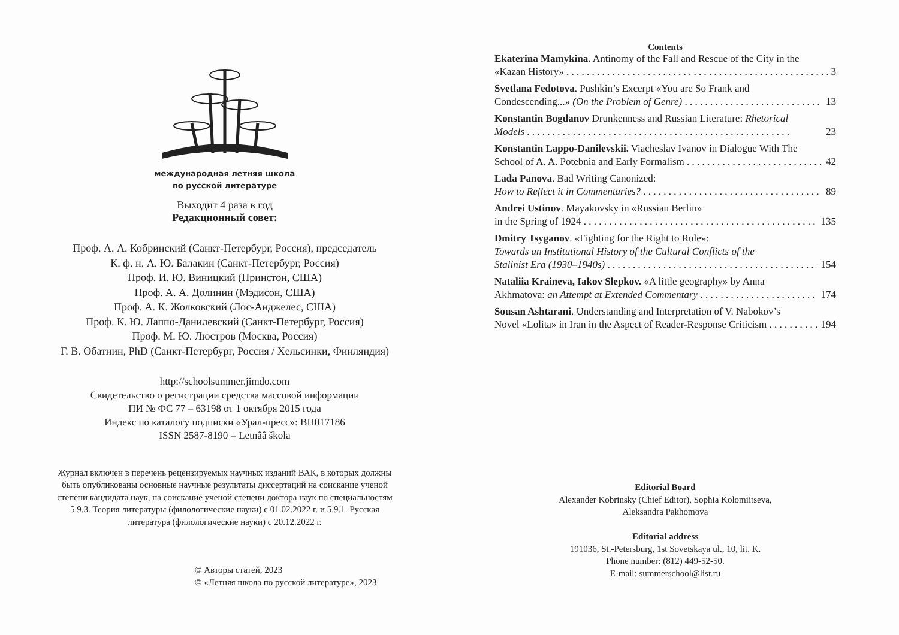международная летняя школа
по русской литературе
Выходит 4 раза в год
Редакционный совет:
Проф. А. А. Кобринский (Санкт-Петербург, Россия), председатель
К. ф. н. А. Ю. Балакин (Санкт-Петербург, Россия)
Проф. И. Ю. Виницкий (Принстон, США)
Проф. А. А. Долинин (Мэдисон, США)
Проф. А. К. Жолковский (Лос-Анджелес, США)
Проф. К. Ю. Лаппо-Данилевский (Санкт-Петербург, Россия)
Проф. М. Ю. Люстров (Москва, Россия)
Г. В. Обатнин, PhD (Санкт-Петербург, Россия / Хельсинки, Финляндия)
http://schoolsummer.jimdo.com
Свидетельство о регистрации средства массовой информации
ПИ № ФС 77 – 63198 от 1 октября 2015 года
Индекс по каталогу подписки «Урал-пресс»: ВН017186
ISSN 2587-8190 = Letnââ škola
Журнал включен в перечень рецензируемых научных изданий ВАК, в которых должны быть опубликованы основные научные результаты диссертаций на соискание ученой степени кандидата наук, на соискание ученой степени доктора наук по специальностям 5.9.3. Теория литературы (филологические науки) с 01.02.2022 г. и 5.9.1. Русская литература (филологические науки) с 20.12.2022 г.
© Авторы статей, 2023
© «Летняя школа по русской литературе», 2023
Contents
Ekaterina Mamykina. Antinomy of the Fall and Rescue of the City in the
«Kazan History» 3
Svetlana Fedotova. Pushkin’s Excerpt «You are So Frank and
Condescending...» (On the Problem of Genre) 13
Konstantin Bogdanov Drunkenness and Russian Literature: Rhetorical
Models 23
Konstantin Lappo-Danilevskii. Viacheslav Ivanov in Dialogue With The
School of A. A. Potebnia and Early Formalism 42
Lada Panova. Bad Writing Canonized:
How to Reflect it in Commentaries? 89
Andrei Ustinov. Mayakovsky in «Russian Berlin»
in the Spring of 1924 135
Dmitry Tsyganov. «Fighting for the Right to Rule»:
Towards an Institutional History of the Cultural Conflicts of the
Stalinist Era (1930–1940s) 154
Nataliia Kraineva, Iakov Slepkov. «A little geography» by Anna
Akhmatova: an Attempt at Extended Commentary 174
Sousan Ashtarani. Understanding and Interpretation of V. Nabokov’s
Novel «Lolita» in Iran in the Aspect of Reader-Response Criticism 194
Editorial Board
Alexander Kobrinsky (Chief Editor), Sophia Kolomiitseva,
Aleksandra Pakhomova
Editorial address
191036, St.-Petersburg, 1st Sovetskaya ul., 10, lit. K.
Phone number: (812) 449-52-50.
E-mail: summerschool@list.ru